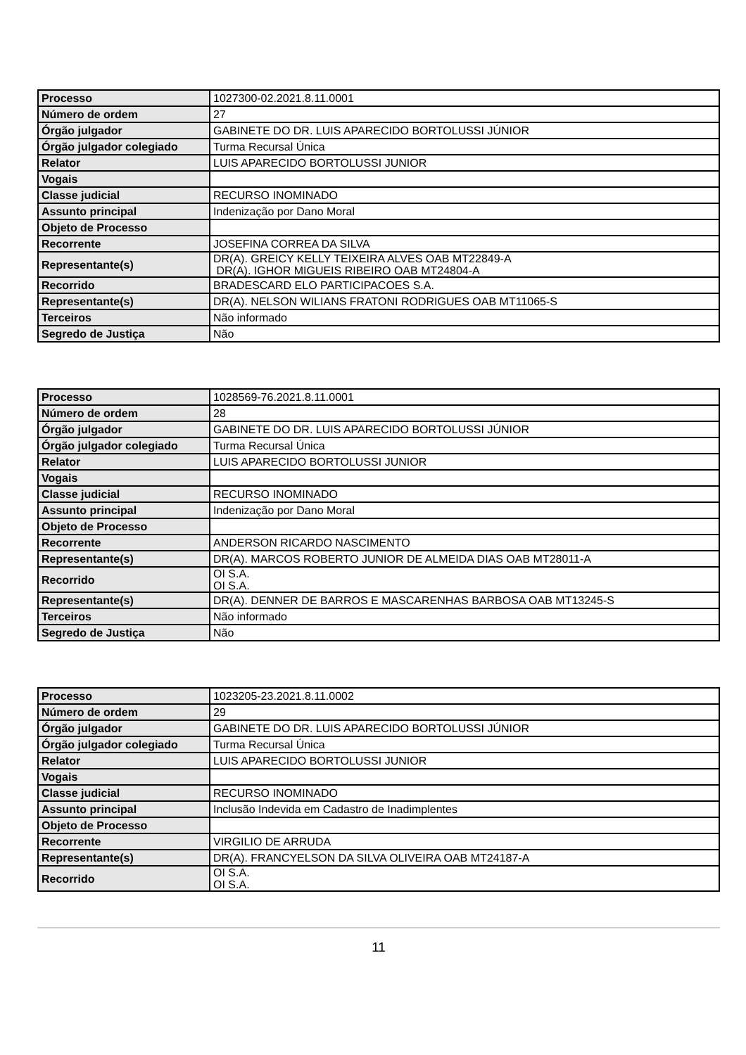| Processo | 1027300-02.2021.8.11.0001 |
| Número de ordem | 27 |
| Órgão julgador | GABINETE DO DR. LUIS APARECIDO BORTOLUSSI JÚNIOR |
| Órgão julgador colegiado | Turma Recursal Única |
| Relator | LUIS APARECIDO BORTOLUSSI JUNIOR |
| Vogais | |
| Classe judicial | RECURSO INOMINADO |
| Assunto principal | Indenização por Dano Moral |
| Objeto de Processo | |
| Recorrente | JOSEFINA CORREA DA SILVA |
| Representante(s) | DR(A). GREICY KELLY TEIXEIRA ALVES OAB MT22849-A DR(A). IGHOR MIGUEIS RIBEIRO OAB MT24804-A |
| Recorrido | BRADESCARD ELO PARTICIPACOES S.A. |
| Representante(s) | DR(A). NELSON WILIANS FRATONI RODRIGUES OAB MT11065-S |
| Terceiros | Não informado |
| Segredo de Justiça | Não |
| Processo | 1028569-76.2021.8.11.0001 |
| Número de ordem | 28 |
| Órgão julgador | GABINETE DO DR. LUIS APARECIDO BORTOLUSSI JÚNIOR |
| Órgão julgador colegiado | Turma Recursal Única |
| Relator | LUIS APARECIDO BORTOLUSSI JUNIOR |
| Vogais | |
| Classe judicial | RECURSO INOMINADO |
| Assunto principal | Indenização por Dano Moral |
| Objeto de Processo | |
| Recorrente | ANDERSON RICARDO NASCIMENTO |
| Representante(s) | DR(A). MARCOS ROBERTO JUNIOR DE ALMEIDA DIAS OAB MT28011-A |
| Recorrido | OI S.A. OI S.A. |
| Representante(s) | DR(A). DENNER DE BARROS E MASCARENHAS BARBOSA OAB MT13245-S |
| Terceiros | Não informado |
| Segredo de Justiça | Não |
| Processo | 1023205-23.2021.8.11.0002 |
| Número de ordem | 29 |
| Órgão julgador | GABINETE DO DR. LUIS APARECIDO BORTOLUSSI JÚNIOR |
| Órgão julgador colegiado | Turma Recursal Única |
| Relator | LUIS APARECIDO BORTOLUSSI JUNIOR |
| Vogais | |
| Classe judicial | RECURSO INOMINADO |
| Assunto principal | Inclusão Indevida em Cadastro de Inadimplentes |
| Objeto de Processo | |
| Recorrente | VIRGILIO DE ARRUDA |
| Representante(s) | DR(A). FRANCYELSON DA SILVA OLIVEIRA OAB MT24187-A |
| Recorrido | OI S.A. OI S.A. |
11